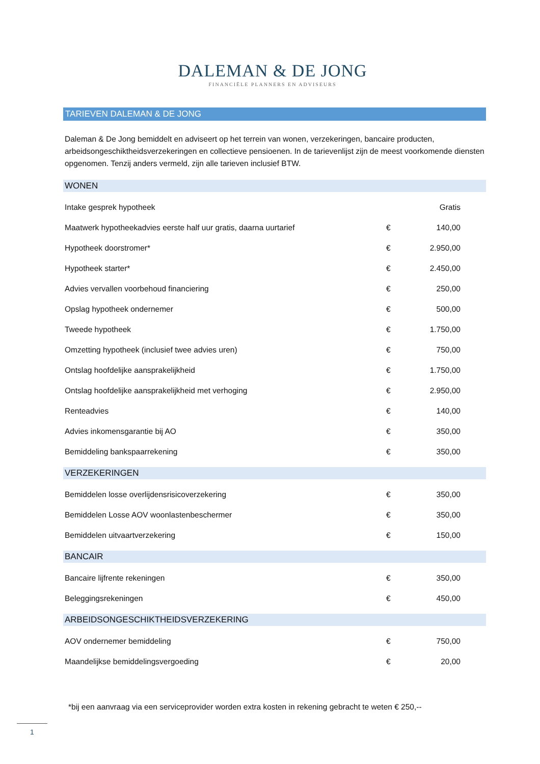DALEMAN & DE JONG
FINANCIËLE PLANNERS EN ADVISEURS
TARIEVEN DALEMAN & DE JONG
Daleman & De Jong bemiddelt en adviseert op het terrein van wonen, verzekeringen, bancaire producten, arbeidsongeschiktheidsverzekeringen en collectieve pensioenen. In de tarievenlijst zijn de meest voorkomende diensten opgenomen. Tenzij anders vermeld, zijn alle tarieven inclusief BTW.
WONEN
| Intake gesprek hypotheek | | Gratis |
| Maatwerk hypotheekadvies eerste half uur gratis, daarna uurtarief | € | 140,00 |
| Hypotheek doorstromer* | € | 2.950,00 |
| Hypotheek starter* | € | 2.450,00 |
| Advies vervallen voorbehoud financiering | € | 250,00 |
| Opslag hypotheek ondernemer | € | 500,00 |
| Tweede hypotheek | € | 1.750,00 |
| Omzetting hypotheek (inclusief twee advies uren) | € | 750,00 |
| Ontslag hoofdelijke aansprakelijkheid | € | 1.750,00 |
| Ontslag hoofdelijke aansprakelijkheid met verhoging | € | 2.950,00 |
| Renteadvies | € | 140,00 |
| Advies inkomensgarantie bij AO | € | 350,00 |
| Bemiddeling bankspaarrekening | € | 350,00 |
VERZEKERINGEN
| Bemiddelen losse overlijdensrisicoverzekering | € | 350,00 |
| Bemiddelen Losse AOV woonlastenbeschermer | € | 350,00 |
| Bemiddelen uitvaartverzekering | € | 150,00 |
BANCAIR
| Bancaire lijfrente rekeningen | € | 350,00 |
| Beleggingsrekeningen | € | 450,00 |
ARBEIDSONGESCHIKTHEIDSVERZEKERING
| AOV ondernemer bemiddeling | € | 750,00 |
| Maandelijkse bemiddelingsvergoeding | € | 20,00 |
*bij een aanvraag via een serviceprovider worden extra kosten in rekening gebracht te weten € 250,--
1